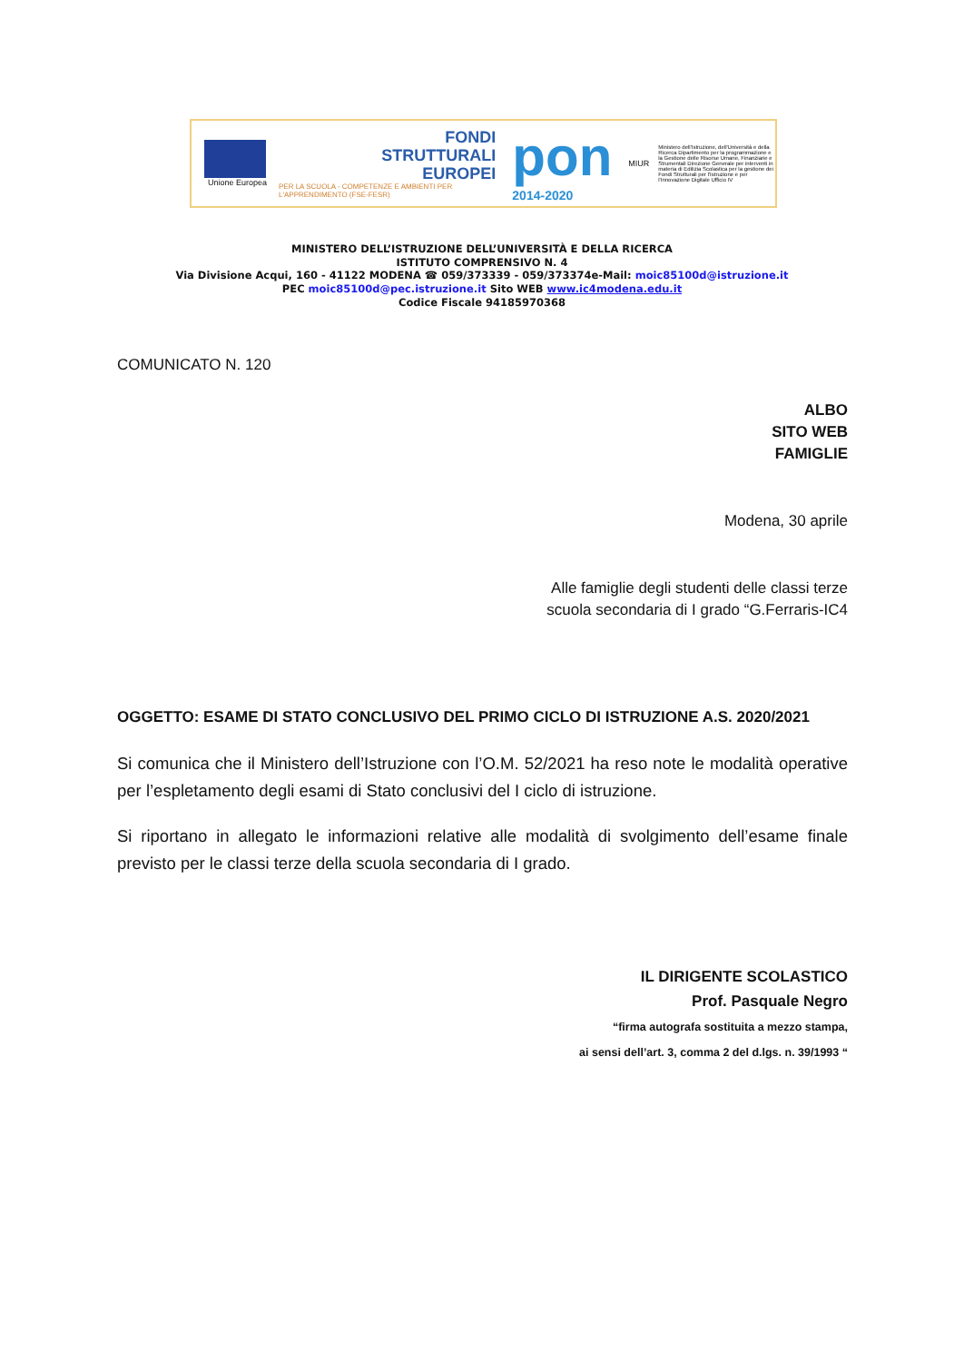Unione Europea
FONDI
STRUTTURALI
EUROPEI
PER LA SCUOLA - COMPETENZE E AMBIENTI PER L'APPRENDIMENTO (FSE-FESR)
pon
2014-2020
MIUR
Ministero dell'Istruzione, dell'Università e della Ricerca Dipartimento per la programmazione e la Gestione delle Risorse Umane, Finanziarie e Strumentali Direzione Generale per interventi in materia di Edilizia Scolastica per la gestione dei Fondi Strutturali per l'Istruzione e per l'Innovazione Digitale Ufficio IV
MINISTERO DELL’ISTRUZIONE DELL’UNIVERSITÀ E DELLA RICERCA
ISTITUTO COMPRENSIVO N. 4
Via Divisione Acqui, 160 - 41122 MODENA ☎ 059/373339 - 059/373374e-Mail: moic85100d@istruzione.it
PEC moic85100d@pec.istruzione.it Sito WEB www.ic4modena.edu.it
Codice Fiscale 94185970368
COMUNICATO N. 120
ALBO
SITO WEB
FAMIGLIE
Modena, 30 aprile
Alle famiglie degli studenti delle classi terze
scuola secondaria di I grado “G.Ferraris-IC4
OGGETTO: ESAME DI STATO CONCLUSIVO DEL PRIMO CICLO DI ISTRUZIONE A.S. 2020/2021
Si comunica che il Ministero dell’Istruzione con l’O.M. 52/2021 ha reso note le modalità operative per l’espletamento degli esami di Stato conclusivi del I ciclo di istruzione.
Si riportano in allegato le informazioni relative alle modalità di svolgimento dell’esame finale previsto per le classi terze della scuola secondaria di I grado.
IL DIRIGENTE SCOLASTICO
Prof. Pasquale Negro
“firma autografa sostituita a mezzo stampa,
ai sensi dell’art. 3, comma 2 del d.lgs. n. 39/1993 “